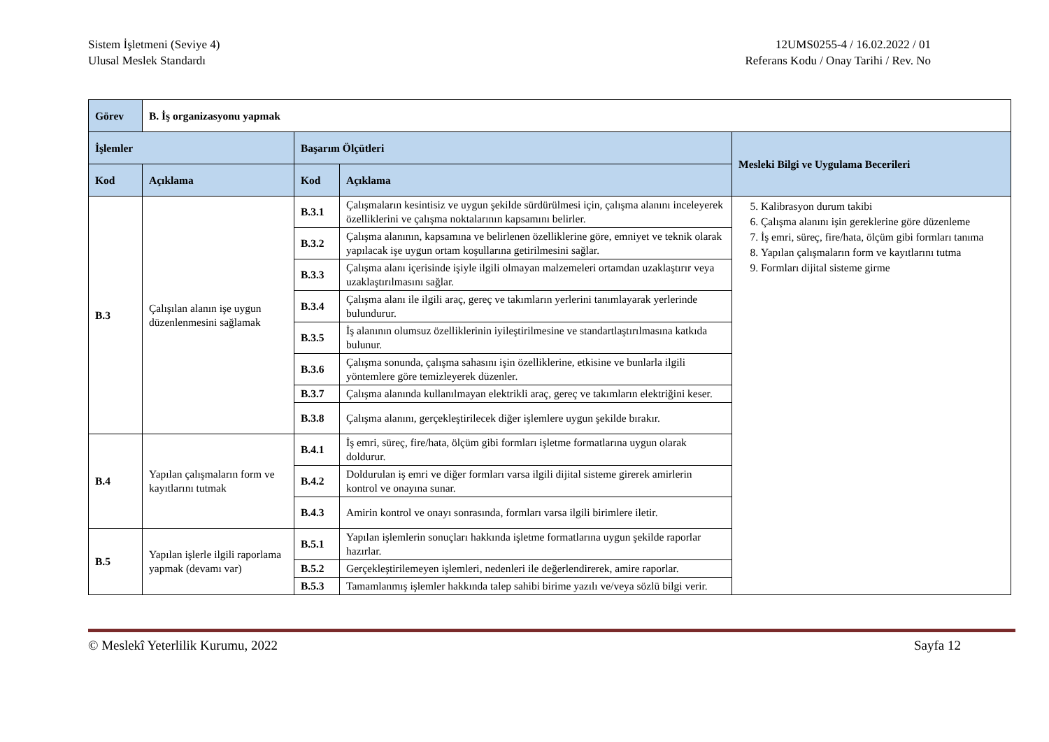Sistem İşletmeni (Seviye 4)
Ulusal Meslek Standardı
12UMS0255-4 / 16.02.2022 / 01
Referans Kodu / Onay Tarihi / Rev. No
| Görev | B. İş organizasyonu yapmak | | | |
| --- | --- | --- | --- | --- |
| İşlemler | | Başarım Ölçütleri | | Mesleki Bilgi ve Uygulama Becerileri |
| Kod | Açıklama | Kod | Açıklama | |
| B.3 | Çalışılan alanın işe uygun düzenlenmesini sağlamak | B.3.1 | Çalışmaların kesintisiz ve uygun şekilde sürdürülmesi için, çalışma alanını inceleyerek özelliklerini ve çalışma noktalarının kapsamını belirler. | 5. Kalibrasyon durum takibi 6. Çalışma alanını işin gereklerine göre düzenleme 7. İş emri, süreç, fire/hata, ölçüm gibi formları tanıma 8. Yapılan çalışmaların form ve kayıtlarını tutma 9. Formları dijital sisteme girme |
| | | B.3.2 | Çalışma alanının, kapsamına ve belirlenen özelliklerine göre, emniyet ve teknik olarak yapılacak işe uygun ortam koşullarına getirilmesini sağlar. | |
| | | B.3.3 | Çalışma alanı içerisinde işiyle ilgili olmayan malzemeleri ortamdan uzaklaştırır veya uzaklaştırılmasını sağlar. | |
| | | B.3.4 | Çalışma alanı ile ilgili araç, gereç ve takımların yerlerini tanımlayarak yerlerinde bulundurur. | |
| | | B.3.5 | İş alanının olumsuz özelliklerinin iyileştirilmesine ve standartlaştırılmasına katkıda bulunur. | |
| | | B.3.6 | Çalışma sonunda, çalışma sahasını işin özelliklerine, etkisine ve bunlarla ilgili yöntemlere göre temizleyerek düzenler. | |
| | | B.3.7 | Çalışma alanında kullanılmayan elektrikli araç, gereç ve takımların elektriğini keser. | |
| | | B.3.8 | Çalışma alanını, gerçekleştirilecek diğer işlemlere uygun şekilde bırakır. | |
| B.4 | Yapılan çalışmaların form ve kayıtlarını tutmak | B.4.1 | İş emri, süreç, fire/hata, ölçüm gibi formları işletme formatlarına uygun olarak doldurur. | |
| | | B.4.2 | Doldurulan iş emri ve diğer formları varsa ilgili dijital sisteme girerek amirlerin kontrol ve onayına sunar. | |
| | | B.4.3 | Amirin kontrol ve onayı sonrasında, formları varsa ilgili birimlere iletir. | |
| B.5 | Yapılan işlerle ilgili raporlama yapmak (devamı var) | B.5.1 | Yapılan işlemlerin sonuçları hakkında işletme formatlarına uygun şekilde raporlar hazırlar. | |
| | | B.5.2 | Gerçekleştirilemeyen işlemleri, nedenleri ile değerlendirerek, amire raporlar. | |
| | | B.5.3 | Tamamlanmış işlemler hakkında talep sahibi birime yazılı ve/veya sözlü bilgi verir. | |
© Meslekî Yeterlilik Kurumu, 2022 Sayfa 12